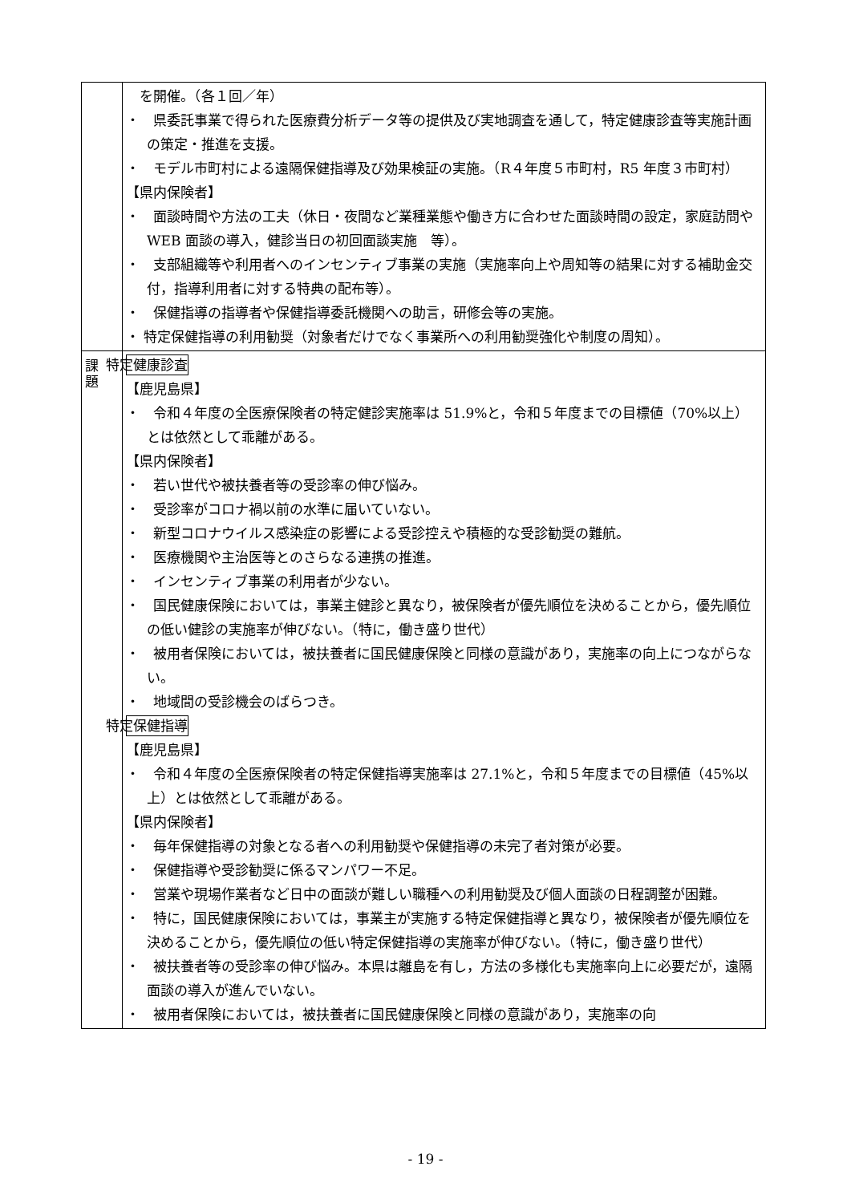| | を開催。（各１回／年） ・ 県委託事業で得られた医療費分析データ等の提供及び実地調査を通して，特定健康診査等実施計画の策定・推進を支援。 ・ モデル市町村による遠隔保健指導及び効果検証の実施。（R４年度５市町村，R5 年度３市町村） 【県内保険者】 ・ 面談時間や方法の工夫（休日・夜間など業種業態や働き方に合わせた面談時間の設定，家庭訪問や WEB 面談の導入，健診当日の初回面談実施 等）。 ・ 支部組織等や利用者へのインセンティブ事業の実施（実施率向上や周知等の結果に対する補助金交付，指導利用者に対する特典の配布等）。 ・ 保健指導の指導者や保健指導委託機関への助言，研修会等の実施。 ・ 特定保健指導の利用勧奨（対象者だけでなく事業所への利用勧奨強化や制度の周知）。 |
| 課 題 | 特定健康診査 【鹿児島県】 ・ 令和４年度の全医療保険者の特定健診実施率は 51.9%と，令和５年度までの目標値（70%以上）とは依然として乖離がある。 【県内保険者】 ・ 若い世代や被扶養者等の受診率の伸び悩み。 ・ 受診率がコロナ禍以前の水準に届いていない。 ・ 新型コロナウイルス感染症の影響による受診控えや積極的な受診勧奨の難航。 ・ 医療機関や主治医等とのさらなる連携の推進。 ・ インセンティブ事業の利用者が少ない。 ・ 国民健康保険においては，事業主健診と異なり，被保険者が優先順位を決めることから，優先順位の低い健診の実施率が伸びない。（特に，働き盛り世代） ・ 被用者保険においては，被扶養者に国民健康保険と同様の意識があり，実施率の向上につながらない。 ・ 地域間の受診機会のばらつき。 特定保健指導 【鹿児島県】 ・ 令和４年度の全医療保険者の特定保健指導実施率は 27.1%と，令和５年度までの目標値（45%以上）とは依然として乖離がある。 【県内保険者】 ・ 毎年保健指導の対象となる者への利用勧奨や保健指導の未完了者対策が必要。 ・ 保健指導や受診勧奨に係るマンパワー不足。 ・ 営業や現場作業者など日中の面談が難しい職種への利用勧奨及び個人面談の日程調整が困難。 ・ 特に，国民健康保険においては，事業主が実施する特定保健指導と異なり，被保険者が優先順位を決めることから，優先順位の低い特定保健指導の実施率が伸びない。（特に，働き盛り世代） ・ 被扶養者等の受診率の伸び悩み。本県は離島を有し，方法の多様化も実施率向上に必要だが，遠隔面談の導入が進んでいない。 ・ 被用者保険においては，被扶養者に国民健康保険と同様の意識があり，実施率の向 |
- 19 -